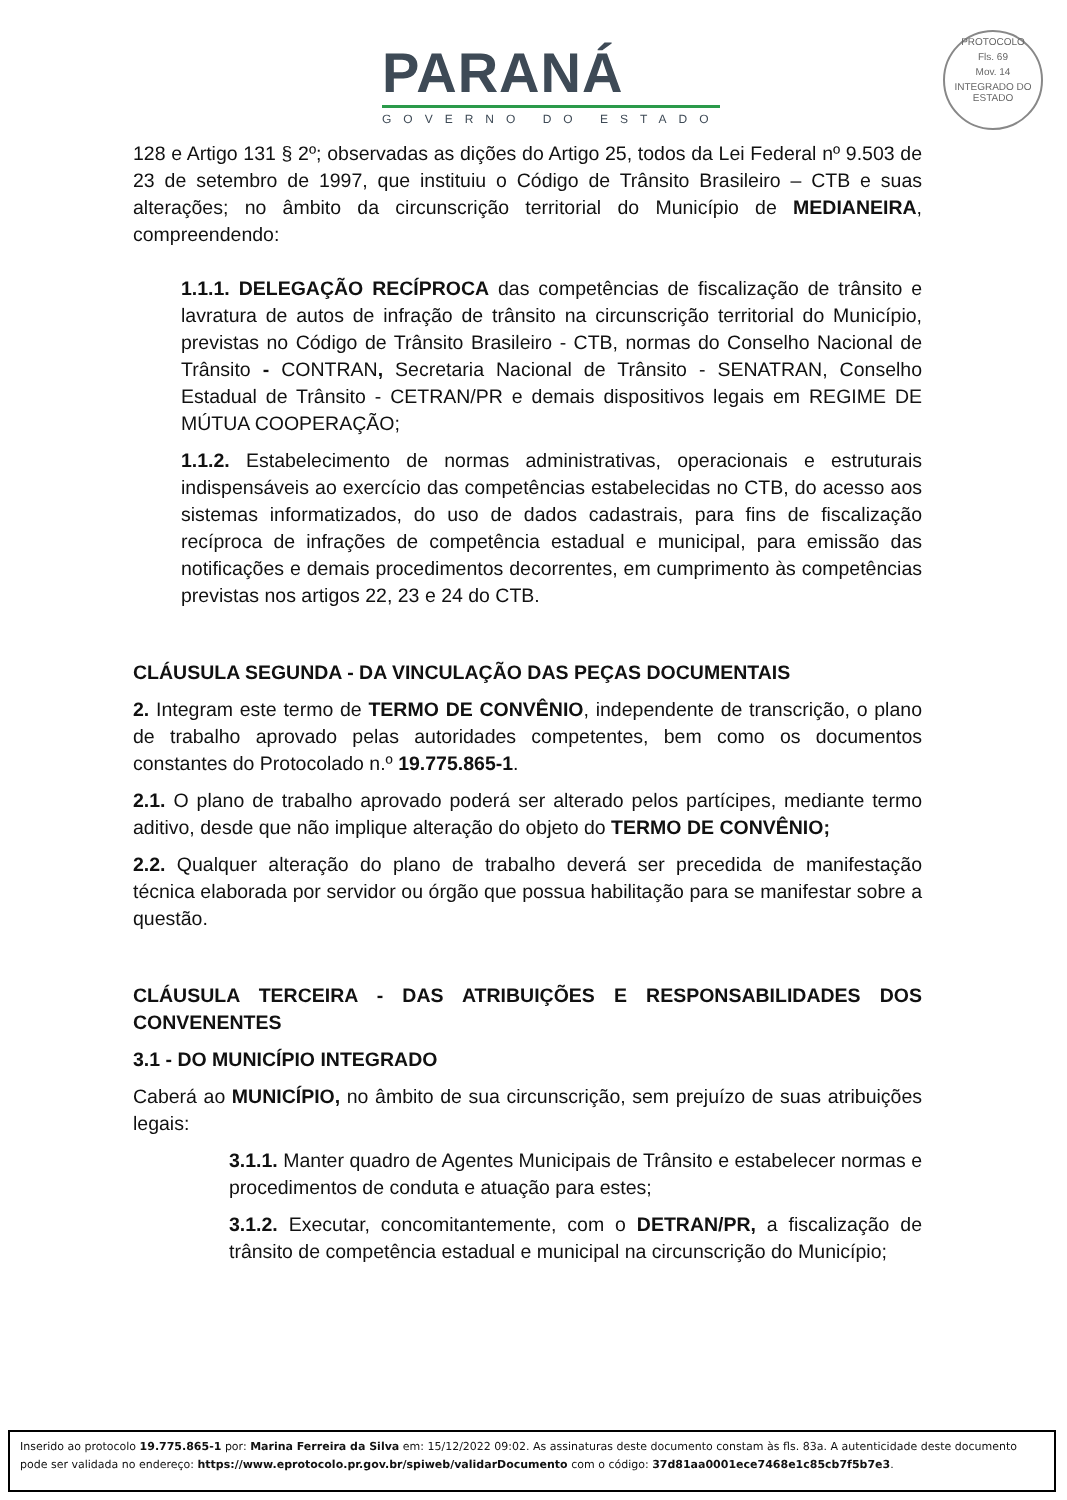PARANÁ
GOVERNO DO ESTADO
PROTOCOLO
Fls. 69
Mov. 14
INTEGRADO DO ESTADO
128 e Artigo 131 § 2º; observadas as dições do Artigo 25, todos da Lei Federal nº 9.503 de 23 de setembro de 1997, que instituiu o Código de Trânsito Brasileiro – CTB e suas alterações; no âmbito da circunscrição territorial do Município de MEDIANEIRA, compreendendo:
1.1.1. DELEGAÇÃO RECÍPROCA das competências de fiscalização de trânsito e lavratura de autos de infração de trânsito na circunscrição territorial do Município, previstas no Código de Trânsito Brasileiro - CTB, normas do Conselho Nacional de Trânsito - CONTRAN, Secretaria Nacional de Trânsito - SENATRAN, Conselho Estadual de Trânsito - CETRAN/PR e demais dispositivos legais em REGIME DE MÚTUA COOPERAÇÃO;
1.1.2. Estabelecimento de normas administrativas, operacionais e estruturais indispensáveis ao exercício das competências estabelecidas no CTB, do acesso aos sistemas informatizados, do uso de dados cadastrais, para fins de fiscalização recíproca de infrações de competência estadual e municipal, para emissão das notificações e demais procedimentos decorrentes, em cumprimento às competências previstas nos artigos 22, 23 e 24 do CTB.
CLÁUSULA SEGUNDA - DA VINCULAÇÃO DAS PEÇAS DOCUMENTAIS
2. Integram este termo de TERMO DE CONVÊNIO, independente de transcrição, o plano de trabalho aprovado pelas autoridades competentes, bem como os documentos constantes do Protocolado n.º 19.775.865-1.
2.1. O plano de trabalho aprovado poderá ser alterado pelos partícipes, mediante termo aditivo, desde que não implique alteração do objeto do TERMO DE CONVÊNIO;
2.2. Qualquer alteração do plano de trabalho deverá ser precedida de manifestação técnica elaborada por servidor ou órgão que possua habilitação para se manifestar sobre a questão.
CLÁUSULA TERCEIRA - DAS ATRIBUIÇÕES E RESPONSABILIDADES DOS CONVENENTES
3.1 - DO MUNICÍPIO INTEGRADO
Caberá ao MUNICÍPIO, no âmbito de sua circunscrição, sem prejuízo de suas atribuições legais:
3.1.1. Manter quadro de Agentes Municipais de Trânsito e estabelecer normas e procedimentos de conduta e atuação para estes;
3.1.2. Executar, concomitantemente, com o DETRAN/PR, a fiscalização de trânsito de competência estadual e municipal na circunscrição do Município;
Inserido ao protocolo 19.775.865-1 por: Marina Ferreira da Silva em: 15/12/2022 09:02. As assinaturas deste documento constam às fls. 83a. A autenticidade deste documento pode ser validada no endereço: https://www.eprotocolo.pr.gov.br/spiweb/validarDocumento com o código: 37d81aa0001ece7468e1c85cb7f5b7e3.